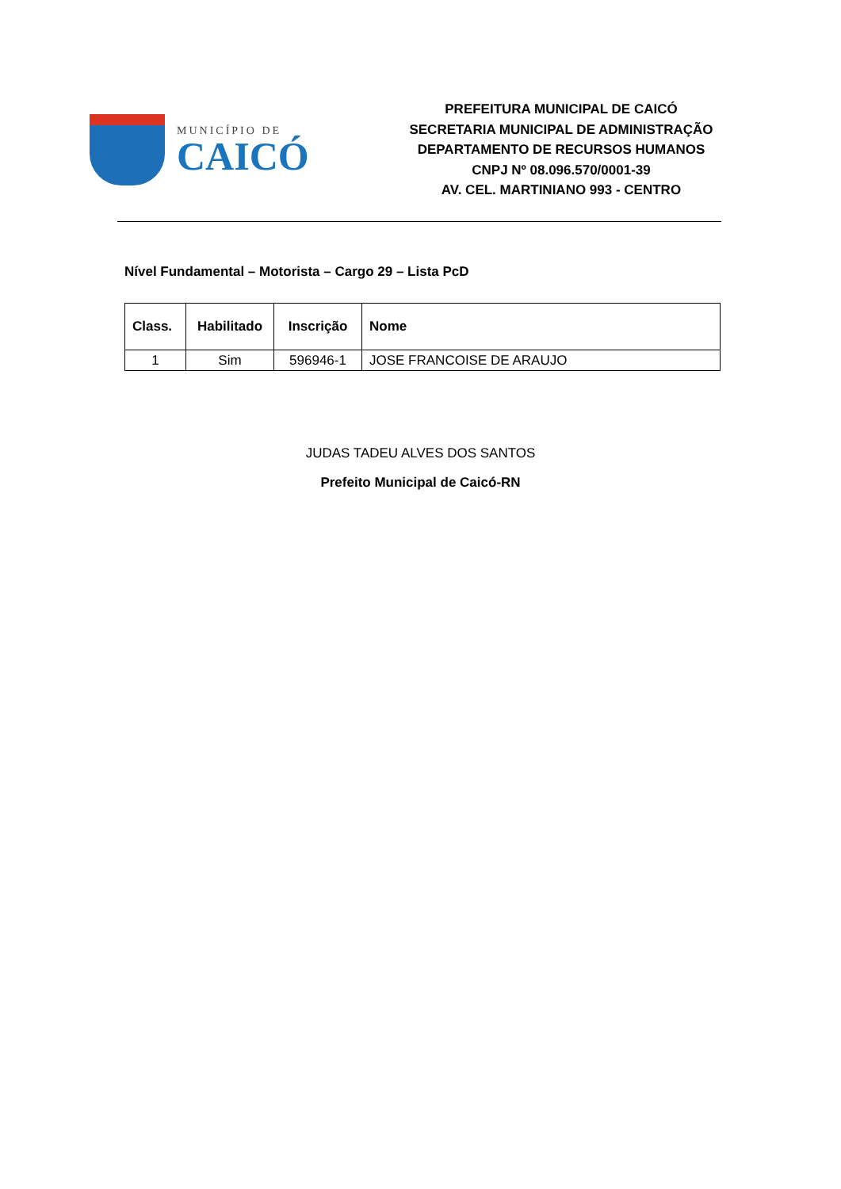MUNICÍPIO DE
CAICÓ
PREFEITURA MUNICIPAL DE CAICÓ
SECRETARIA MUNICIPAL DE ADMINISTRAÇÃO
DEPARTAMENTO DE RECURSOS HUMANOS
CNPJ Nº 08.096.570/0001-39
AV. CEL. MARTINIANO 993 - CENTRO
Nível Fundamental – Motorista – Cargo 29 – Lista PcD
| Class. | Habilitado | Inscrição | Nome |
| --- | --- | --- | --- |
| 1 | Sim | 596946-1 | JOSE FRANCOISE DE ARAUJO |
JUDAS TADEU ALVES DOS SANTOS
Prefeito Municipal de Caicó-RN